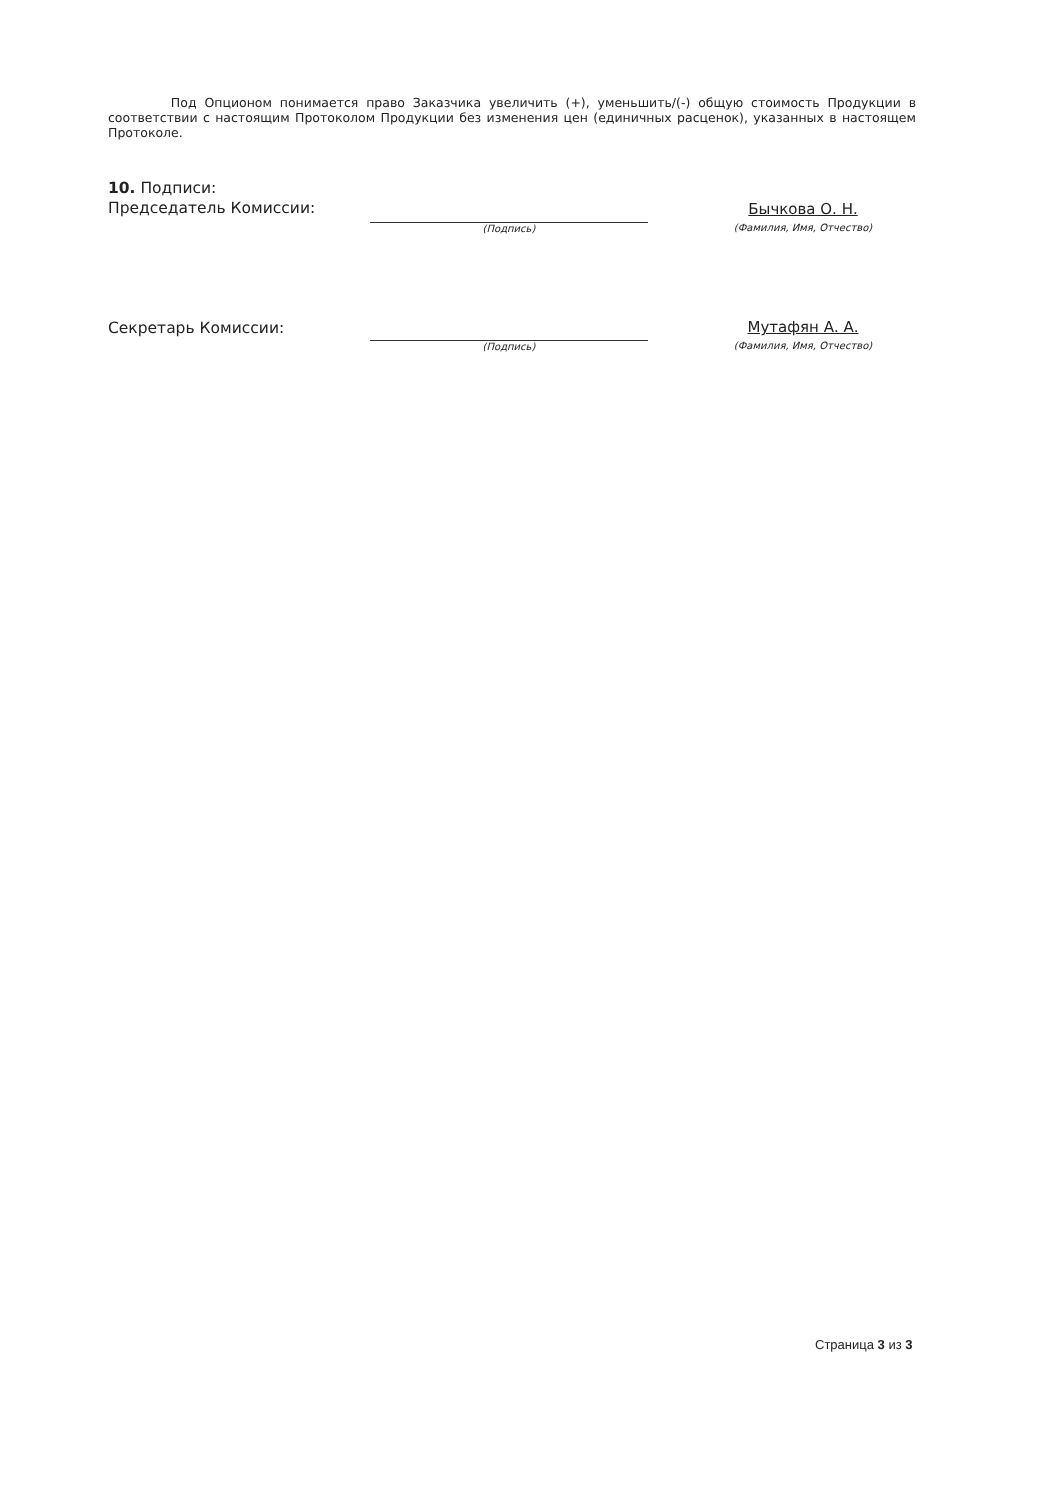Под Опционом понимается право Заказчика увеличить (+), уменьшить/(-) общую стоимость Продукции в соответствии с настоящим Протоколом Продукции без изменения цен (единичных расценок), указанных в настоящем Протоколе.
10. Подписи:
Председатель Комиссии:
(Подпись)
Бычкова О. Н.
(Фамилия, Имя, Отчество)
Секретарь Комиссии:
(Подпись)
Мутафян А. А.
(Фамилия, Имя, Отчество)
Страница 3 из 3